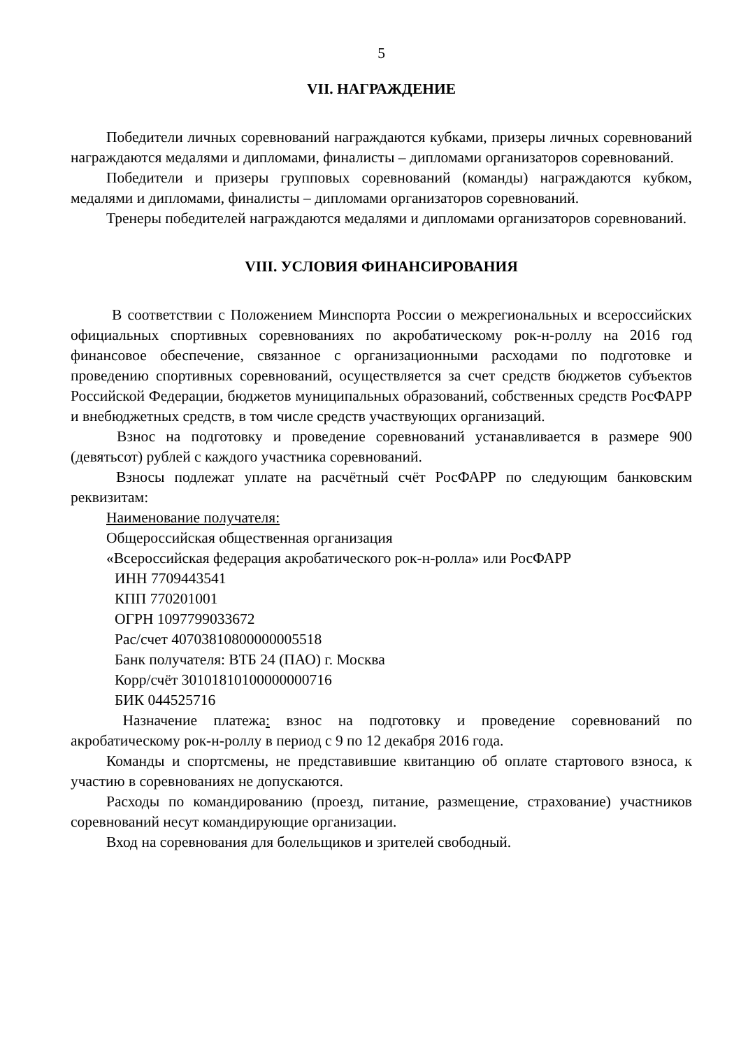5
VII. НАГРАЖДЕНИЕ
Победители личных соревнований награждаются кубками, призеры личных соревнований награждаются медалями и дипломами, финалисты – дипломами организаторов соревнований.
Победители и призеры групповых соревнований (команды) награждаются кубком, медалями и дипломами, финалисты – дипломами организаторов соревнований.
Тренеры победителей награждаются медалями и дипломами организаторов соревнований.
VIII. УСЛОВИЯ ФИНАНСИРОВАНИЯ
В соответствии с Положением Минспорта России о межрегиональных и всероссийских официальных спортивных соревнованиях по акробатическому рок-н-роллу на 2016 год финансовое обеспечение, связанное с организационными расходами по подготовке и проведению спортивных соревнований, осуществляется за счет средств бюджетов субъектов Российской Федерации, бюджетов муниципальных образований, собственных средств РосФАРР и внебюджетных средств, в том числе средств участвующих организаций.
Взнос на подготовку и проведение соревнований устанавливается в размере 900 (девятьсот) рублей с каждого участника соревнований.
Взносы подлежат уплате на расчётный счёт РосФАРР по следующим банковским реквизитам:
Наименование получателя:
Общероссийская общественная организация
«Всероссийская федерация акробатического рок-н-ролла» или РосФАРР
ИНН 7709443541
КПП 770201001
ОГРН 1097799033672
Рас/счет 40703810800000005518
Банк получателя: ВТБ 24 (ПАО) г. Москва
Корр/счёт 30101810100000000716
БИК 044525716
Назначение платежа: взнос на подготовку и проведение соревнований по акробатическому рок-н-роллу в период с 9 по 12 декабря 2016 года.
Команды и спортсмены, не представившие квитанцию об оплате стартового взноса, к участию в соревнованиях не допускаются.
Расходы по командированию (проезд, питание, размещение, страхование) участников соревнований несут командирующие организации.
Вход на соревнования для болельщиков и зрителей свободный.